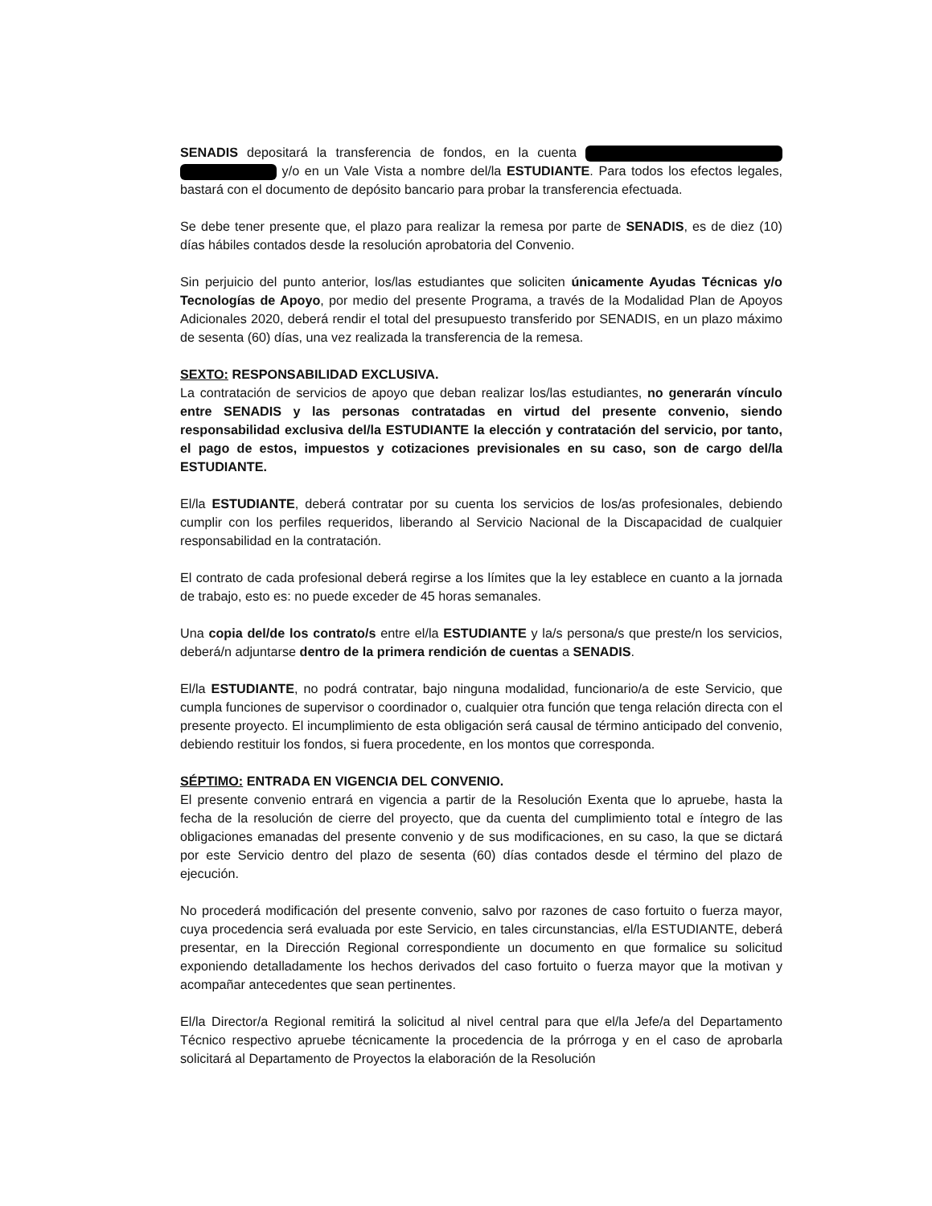SENADIS depositará la transferencia de fondos, en la cuenta y/o en un Vale Vista a nombre del/la ESTUDIANTE. Para todos los efectos legales, bastará con el documento de depósito bancario para probar la transferencia efectuada.
Se debe tener presente que, el plazo para realizar la remesa por parte de SENADIS, es de diez (10) días hábiles contados desde la resolución aprobatoria del Convenio.
Sin perjuicio del punto anterior, los/las estudiantes que soliciten únicamente Ayudas Técnicas y/o Tecnologías de Apoyo, por medio del presente Programa, a través de la Modalidad Plan de Apoyos Adicionales 2020, deberá rendir el total del presupuesto transferido por SENADIS, en un plazo máximo de sesenta (60) días, una vez realizada la transferencia de la remesa.
SEXTO: RESPONSABILIDAD EXCLUSIVA.
La contratación de servicios de apoyo que deban realizar los/las estudiantes, no generarán vínculo entre SENADIS y las personas contratadas en virtud del presente convenio, siendo responsabilidad exclusiva del/la ESTUDIANTE la elección y contratación del servicio, por tanto, el pago de estos, impuestos y cotizaciones previsionales en su caso, son de cargo del/la ESTUDIANTE.
El/la ESTUDIANTE, deberá contratar por su cuenta los servicios de los/as profesionales, debiendo cumplir con los perfiles requeridos, liberando al Servicio Nacional de la Discapacidad de cualquier responsabilidad en la contratación.
El contrato de cada profesional deberá regirse a los límites que la ley establece en cuanto a la jornada de trabajo, esto es: no puede exceder de 45 horas semanales.
Una copia del/de los contrato/s entre el/la ESTUDIANTE y la/s persona/s que preste/n los servicios, deberá/n adjuntarse dentro de la primera rendición de cuentas a SENADIS.
El/la ESTUDIANTE, no podrá contratar, bajo ninguna modalidad, funcionario/a de este Servicio, que cumpla funciones de supervisor o coordinador o, cualquier otra función que tenga relación directa con el presente proyecto. El incumplimiento de esta obligación será causal de término anticipado del convenio, debiendo restituir los fondos, si fuera procedente, en los montos que corresponda.
SÉPTIMO: ENTRADA EN VIGENCIA DEL CONVENIO.
El presente convenio entrará en vigencia a partir de la Resolución Exenta que lo apruebe, hasta la fecha de la resolución de cierre del proyecto, que da cuenta del cumplimiento total e íntegro de las obligaciones emanadas del presente convenio y de sus modificaciones, en su caso, la que se dictará por este Servicio dentro del plazo de sesenta (60) días contados desde el término del plazo de ejecución.
No procederá modificación del presente convenio, salvo por razones de caso fortuito o fuerza mayor, cuya procedencia será evaluada por este Servicio, en tales circunstancias, el/la ESTUDIANTE, deberá presentar, en la Dirección Regional correspondiente un documento en que formalice su solicitud exponiendo detalladamente los hechos derivados del caso fortuito o fuerza mayor que la motivan y acompañar antecedentes que sean pertinentes.
El/la Director/a Regional remitirá la solicitud al nivel central para que el/la Jefe/a del Departamento Técnico respectivo apruebe técnicamente la procedencia de la prórroga y en el caso de aprobarla solicitará al Departamento de Proyectos la elaboración de la Resolución